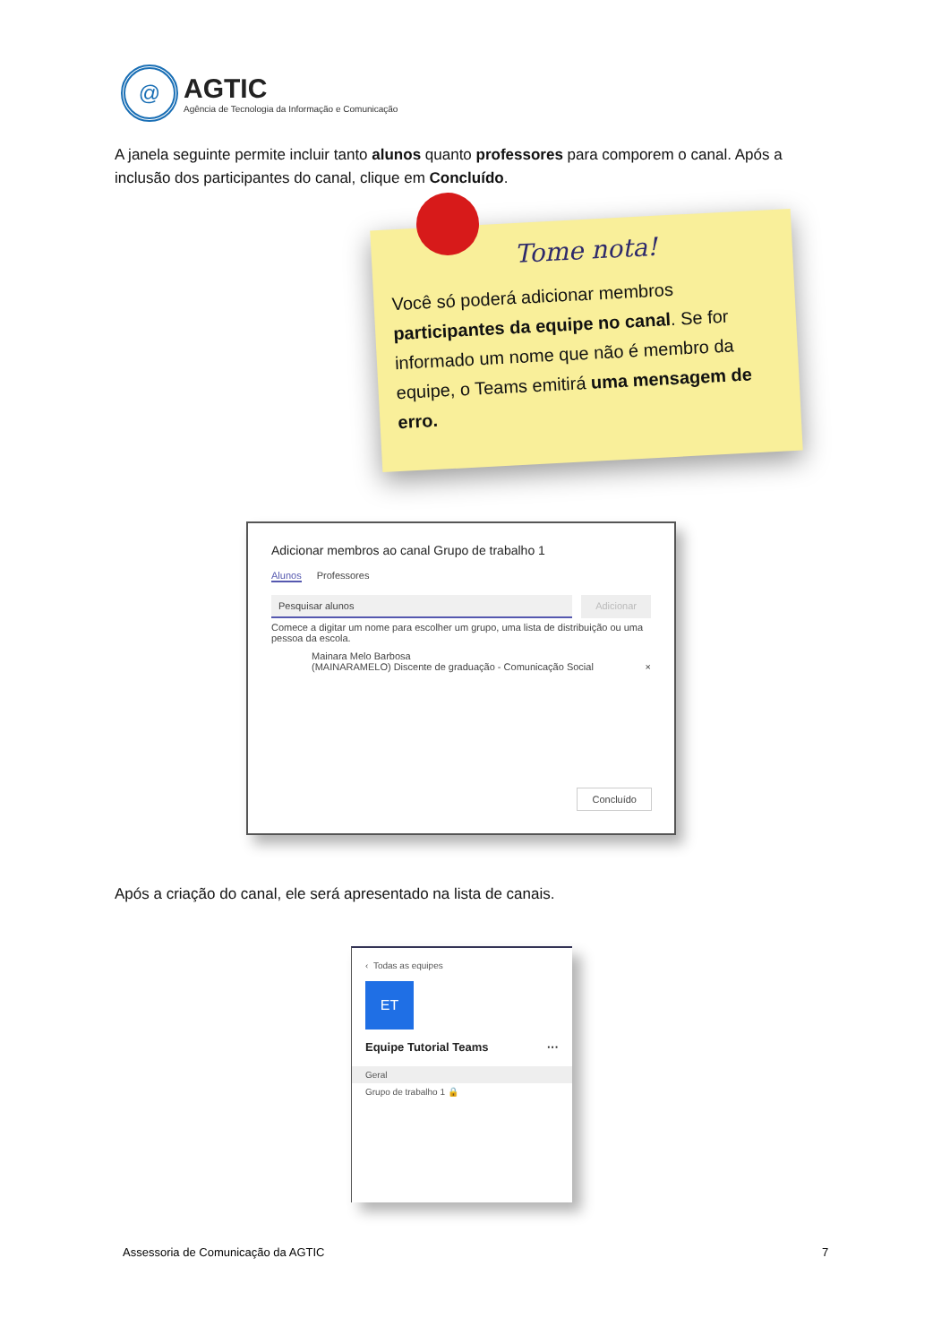@
AGTIC
Agência de Tecnologia da Informação e Comunicação
A janela seguinte permite incluir tanto alunos quanto professores para comporem o canal. Após a inclusão dos participantes do canal, clique em Concluído.
Tome nota!
Você só poderá adicionar membros participantes da equipe no canal. Se for informado um nome que não é membro da equipe, o Teams emitirá uma mensagem de erro.
Adicionar membros ao canal Grupo de trabalho 1
Alunos Professores
Pesquisar alunos Adicionar
Comece a digitar um nome para escolher um grupo, uma lista de distribuição ou uma pessoa da escola.
Mainara Melo Barbosa
(MAINARAMELO) Discente de graduação - Comunicação Social ×
Concluído
Após a criação do canal, ele será apresentado na lista de canais.
‹ Todas as equipes
ET
Equipe Tutorial Teams ···
Geral
Grupo de trabalho 1 🔒
Assessoria de Comunicação da AGTIC
7